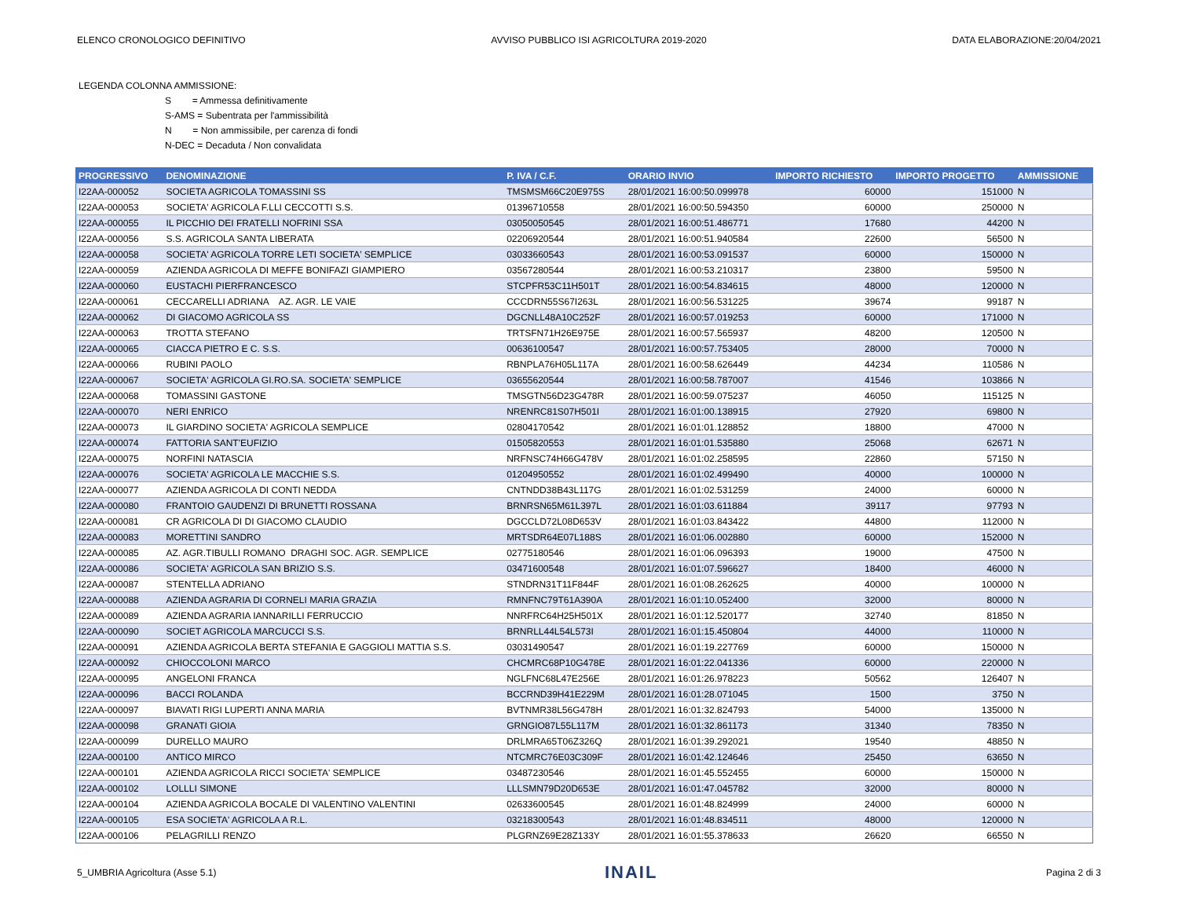ELENCO CRONOLOGICO DEFINITIVO AVVISO PUBBLICO ISI AGRICOLTURA 2019-2020 DATA ELABORAZIONE:20/04/2021
LEGENDA COLONNA AMMISSIONE:
S = Ammessa definitivamente
S-AMS = Subentrata per l'ammissibilità
N = Non ammissibile, per carenza di fondi
N-DEC = Decaduta / Non convalidata
| PROGRESSIVO | DENOMINAZIONE | P. IVA / C.F. | ORARIO INVIO | IMPORTO RICHIESTO | IMPORTO PROGETTO | AMMISSIONE |
| --- | --- | --- | --- | --- | --- | --- |
| I22AA-000052 | SOCIETA AGRICOLA TOMASSINI SS | TMSMSM66C20E975S | 28/01/2021 16:00:50.099978 | 60000 | 151000 | N |
| I22AA-000053 | SOCIETA' AGRICOLA F.LLI CECCOTTI S.S. | 01396710558 | 28/01/2021 16:00:50.594350 | 60000 | 250000 | N |
| I22AA-000055 | IL PICCHIO DEI FRATELLI NOFRINI SSA | 03050050545 | 28/01/2021 16:00:51.486771 | 17680 | 44200 | N |
| I22AA-000056 | S.S. AGRICOLA SANTA LIBERATA | 02206920544 | 28/01/2021 16:00:51.940584 | 22600 | 56500 | N |
| I22AA-000058 | SOCIETA' AGRICOLA TORRE LETI SOCIETA' SEMPLICE | 03033660543 | 28/01/2021 16:00:53.091537 | 60000 | 150000 | N |
| I22AA-000059 | AZIENDA AGRICOLA DI MEFFE BONIFAZI GIAMPIERO | 03567280544 | 28/01/2021 16:00:53.210317 | 23800 | 59500 | N |
| I22AA-000060 | EUSTACHI PIERFRANCESCO | STCPFR53C11H501T | 28/01/2021 16:00:54.834615 | 48000 | 120000 | N |
| I22AA-000061 | CECCARELLI ADRIANA AZ. AGR. LE VAIE | CCCDRN55S67I263L | 28/01/2021 16:00:56.531225 | 39674 | 99187 | N |
| I22AA-000062 | DI GIACOMO AGRICOLA SS | DGCNLL48A10C252F | 28/01/2021 16:00:57.019253 | 60000 | 171000 | N |
| I22AA-000063 | TROTTA STEFANO | TRTSFN71H26E975E | 28/01/2021 16:00:57.565937 | 48200 | 120500 | N |
| I22AA-000065 | CIACCA PIETRO E C. S.S. | 00636100547 | 28/01/2021 16:00:57.753405 | 28000 | 70000 | N |
| I22AA-000066 | RUBINI PAOLO | RBNPLA76H05L117A | 28/01/2021 16:00:58.626449 | 44234 | 110586 | N |
| I22AA-000067 | SOCIETA' AGRICOLA GI.RO.SA. SOCIETA' SEMPLICE | 03655620544 | 28/01/2021 16:00:58.787007 | 41546 | 103866 | N |
| I22AA-000068 | TOMASSINI GASTONE | TMSGTN56D23G478R | 28/01/2021 16:00:59.075237 | 46050 | 115125 | N |
| I22AA-000070 | NERI ENRICO | NRENRC81S07H501I | 28/01/2021 16:01:00.138915 | 27920 | 69800 | N |
| I22AA-000073 | IL GIARDINO SOCIETA' AGRICOLA SEMPLICE | 02804170542 | 28/01/2021 16:01:01.128852 | 18800 | 47000 | N |
| I22AA-000074 | FATTORIA SANT'EUFIZIO | 01505820553 | 28/01/2021 16:01:01.535880 | 25068 | 62671 | N |
| I22AA-000075 | NORFINI NATASCIA | NRFNSC74H66G478V | 28/01/2021 16:01:02.258595 | 22860 | 57150 | N |
| I22AA-000076 | SOCIETA' AGRICOLA LE MACCHIE S.S. | 01204950552 | 28/01/2021 16:01:02.499490 | 40000 | 100000 | N |
| I22AA-000077 | AZIENDA AGRICOLA DI CONTI NEDDA | CNTNDD38B43L117G | 28/01/2021 16:01:02.531259 | 24000 | 60000 | N |
| I22AA-000080 | FRANTOIO GAUDENZI DI BRUNETTI ROSSANA | BRNRSN65M61L397L | 28/01/2021 16:01:03.611884 | 39117 | 97793 | N |
| I22AA-000081 | CR AGRICOLA DI DI GIACOMO CLAUDIO | DGCCLD72L08D653V | 28/01/2021 16:01:03.843422 | 44800 | 112000 | N |
| I22AA-000083 | MORETTINI SANDRO | MRTSDR64E07L188S | 28/01/2021 16:01:06.002880 | 60000 | 152000 | N |
| I22AA-000085 | AZ. AGR.TIBULLI ROMANO DRAGHI SOC. AGR. SEMPLICE | 02775180546 | 28/01/2021 16:01:06.096393 | 19000 | 47500 | N |
| I22AA-000086 | SOCIETA' AGRICOLA SAN BRIZIO S.S. | 03471600548 | 28/01/2021 16:01:07.596627 | 18400 | 46000 | N |
| I22AA-000087 | STENTELLA ADRIANO | STNDRN31T11F844F | 28/01/2021 16:01:08.262625 | 40000 | 100000 | N |
| I22AA-000088 | AZIENDA AGRARIA DI CORNELI MARIA GRAZIA | RMNFNC79T61A390A | 28/01/2021 16:01:10.052400 | 32000 | 80000 | N |
| I22AA-000089 | AZIENDA AGRARIA IANNARILLI FERRUCCIO | NNRFRC64H25H501X | 28/01/2021 16:01:12.520177 | 32740 | 81850 | N |
| I22AA-000090 | SOCIET AGRICOLA MARCUCCI S.S. | BRNRLL44L54L573I | 28/01/2021 16:01:15.450804 | 44000 | 110000 | N |
| I22AA-000091 | AZIENDA AGRICOLA BERTA STEFANIA E GAGGIOLI MATTIA S.S. | 03031490547 | 28/01/2021 16:01:19.227769 | 60000 | 150000 | N |
| I22AA-000092 | CHIOCCOLONI MARCO | CHCMRC68P10G478E | 28/01/2021 16:01:22.041336 | 60000 | 220000 | N |
| I22AA-000095 | ANGELONI FRANCA | NGLFNC68L47E256E | 28/01/2021 16:01:26.978223 | 50562 | 126407 | N |
| I22AA-000096 | BACCI ROLANDA | BCCRND39H41E229M | 28/01/2021 16:01:28.071045 | 1500 | 3750 | N |
| I22AA-000097 | BIAVATI RIGI LUPERTI ANNA MARIA | BVTNMR38L56G478H | 28/01/2021 16:01:32.824793 | 54000 | 135000 | N |
| I22AA-000098 | GRANATI GIOIA | GRNGIO87L55L117M | 28/01/2021 16:01:32.861173 | 31340 | 78350 | N |
| I22AA-000099 | DURELLO MAURO | DRLMRA65T06Z326Q | 28/01/2021 16:01:39.292021 | 19540 | 48850 | N |
| I22AA-000100 | ANTICO MIRCO | NTCMRC76E03C309F | 28/01/2021 16:01:42.124646 | 25450 | 63650 | N |
| I22AA-000101 | AZIENDA AGRICOLA RICCI SOCIETA' SEMPLICE | 03487230546 | 28/01/2021 16:01:45.552455 | 60000 | 150000 | N |
| I22AA-000102 | LOLLLI SIMONE | LLLSMN79D20D653E | 28/01/2021 16:01:47.045782 | 32000 | 80000 | N |
| I22AA-000104 | AZIENDA AGRICOLA BOCALE DI VALENTINO VALENTINI | 02633600545 | 28/01/2021 16:01:48.824999 | 24000 | 60000 | N |
| I22AA-000105 | ESA SOCIETA' AGRICOLA A R.L. | 03218300543 | 28/01/2021 16:01:48.834511 | 48000 | 120000 | N |
| I22AA-000106 | PELAGRILLI RENZO | PLGRNZ69E28Z133Y | 28/01/2021 16:01:55.378633 | 26620 | 66550 | N |
5_UMBRIA Agricoltura (Asse 5.1) INAIL Pagina 2 di 3